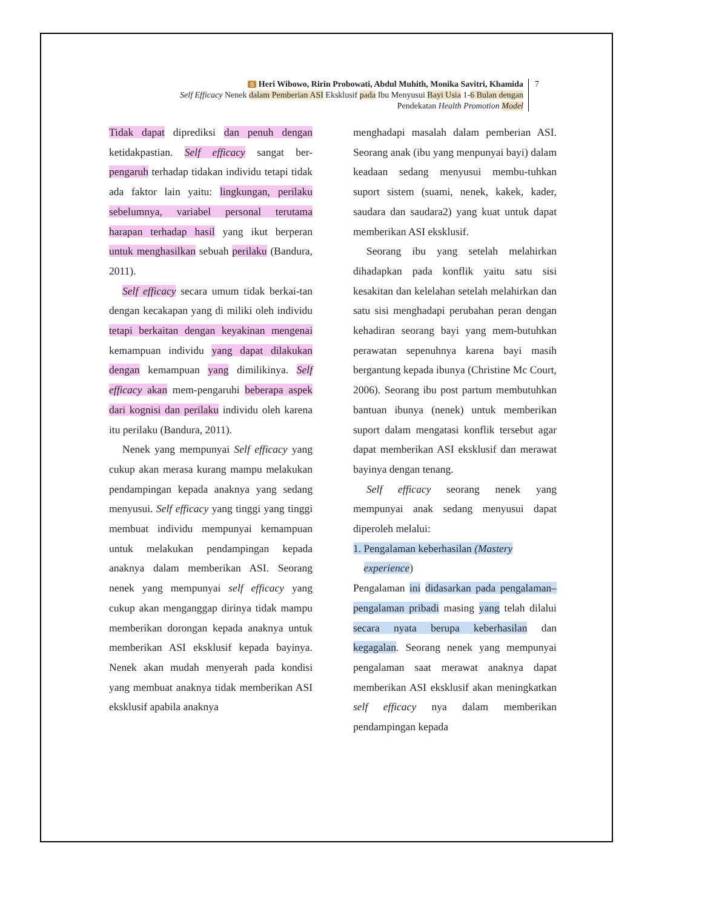6 Heri Wibowo, Ririn Probowati, Abdul Muhith, Monika Savitri, Khamida
Self Efficacy Nenek dalam Pemberian ASI Eksklusif pada Ibu Menyusui Bayi Usia 1-6 Bulan dengan
Pendekatan Health Promotion Model
7
Tidak dapat diprediksi dan penuh dengan ketidakpastian. Self efficacy sangat ber-pengaruh terhadap tidakan individu tetapi tidak ada faktor lain yaitu: lingkungan, perilaku sebelumnya, variabel personal terutama harapan terhadap hasil yang ikut berperan untuk menghasilkan sebuah perilaku (Bandura, 2011).
Self efficacy secara umum tidak berkai-tan dengan kecakapan yang di miliki oleh individu tetapi berkaitan dengan keyakinan mengenai kemampuan individu yang dapat dilakukan dengan kemampuan yang dimilikinya. Self efficacy akan mem-pengaruhi beberapa aspek dari kognisi dan perilaku individu oleh karena itu perilaku (Bandura, 2011).
Nenek yang mempunyai Self efficacy yang cukup akan merasa kurang mampu melakukan pendampingan kepada anaknya yang sedang menyusui. Self efficacy yang tinggi yang tinggi membuat individu mempunyai kemampuan untuk melakukan pendampingan kepada anaknya dalam memberikan ASI. Seorang nenek yang mempunyai self efficacy yang cukup akan menganggap dirinya tidak mampu memberikan dorongan kepada anaknya untuk memberikan ASI eksklusif kepada bayinya. Nenek akan mudah menyerah pada kondisi yang membuat anaknya tidak memberikan ASI eksklusif apabila anaknya
menghadapi masalah dalam pemberian ASI. Seorang anak (ibu yang menpunyai bayi) dalam keadaan sedang menyusui membu-tuhkan suport sistem (suami, nenek, kakek, kader, saudara dan saudara2) yang kuat untuk dapat memberikan ASI eksklusif.
Seorang ibu yang setelah melahirkan dihadapkan pada konflik yaitu satu sisi kesakitan dan kelelahan setelah melahirkan dan satu sisi menghadapi perubahan peran dengan kehadiran seorang bayi yang mem-butuhkan perawatan sepenuhnya karena bayi masih bergantung kepada ibunya (Christine Mc Court, 2006). Seorang ibu post partum membutuhkan bantuan ibunya (nenek) untuk memberikan suport dalam mengatasi konflik tersebut agar dapat memberikan ASI eksklusif dan merawat bayinya dengan tenang.
Self efficacy seorang nenek yang mempunyai anak sedang menyusui dapat diperoleh melalui:
1. Pengalaman keberhasilan (Mastery
experience)
Pengalaman ini didasarkan pada pengalaman–pengalaman pribadi masing yang telah dilalui secara nyata berupa keberhasilan dan kegagalan. Seorang nenek yang mempunyai pengalaman saat merawat anaknya dapat memberikan ASI eksklusif akan meningkatkan self efficacy nya dalam memberikan pendampingan kepada